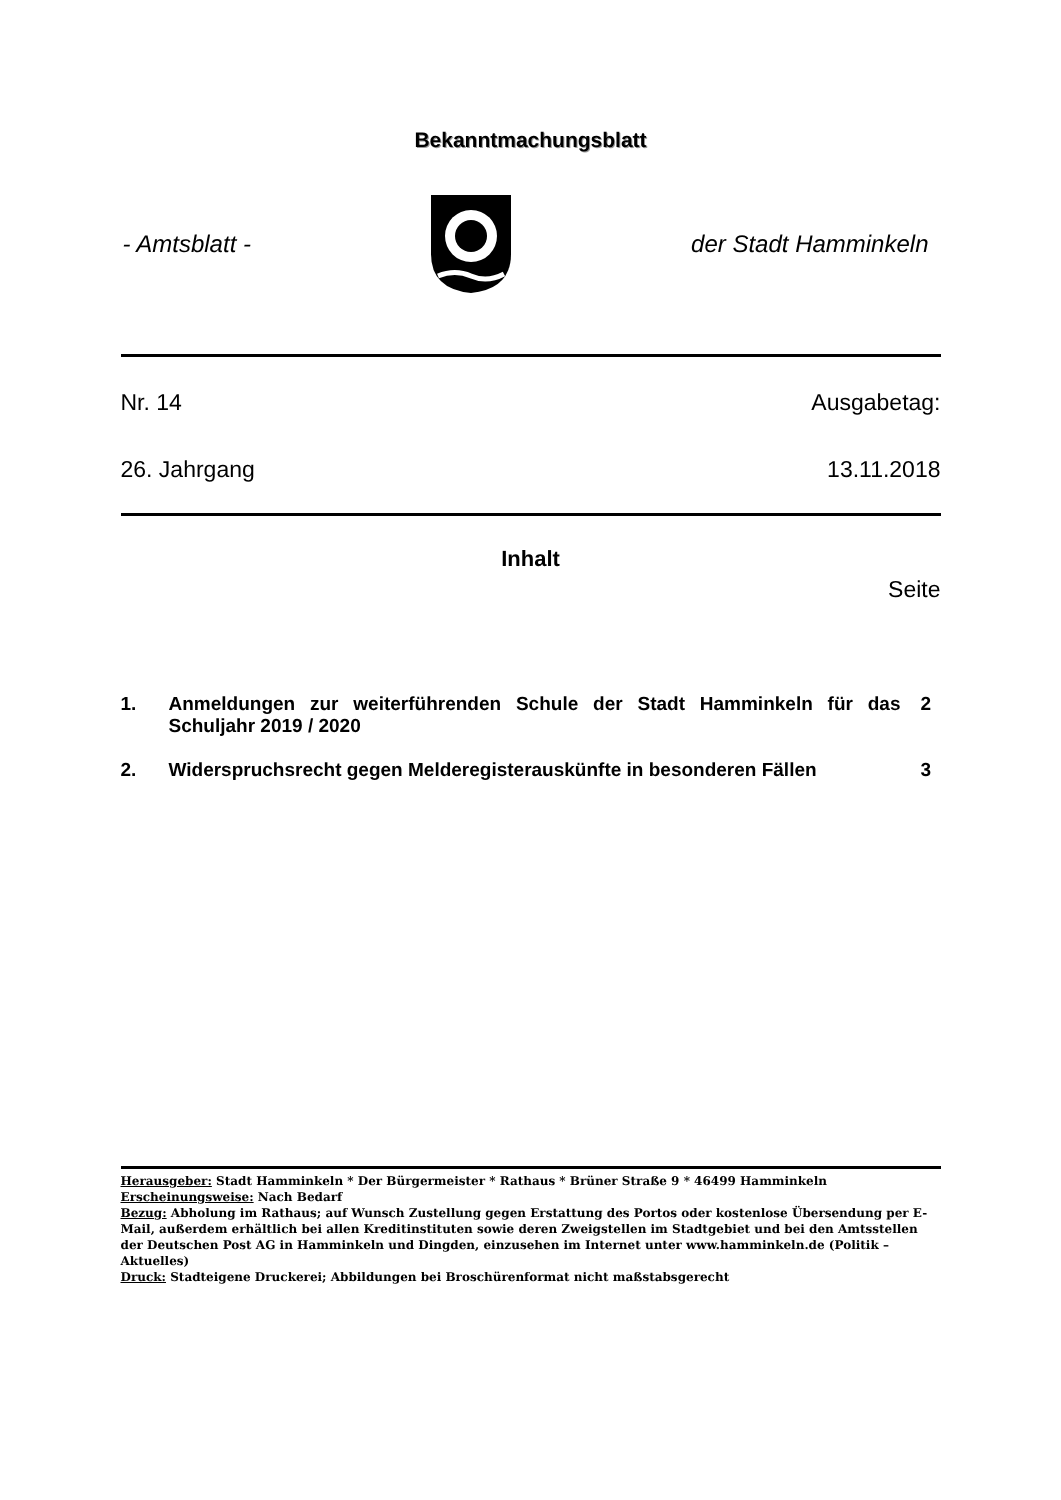Bekanntmachungsblatt
- Amtsblatt - der Stadt Hamminkeln
Nr. 14 Ausgabetag:
26. Jahrgang 13.11.2018
Inhalt
Seite
1. Anmeldungen zur weiterführenden Schule der Stadt Hamminkeln für das Schuljahr 2019 / 2020 2
2. Widerspruchsrecht gegen Melderegisterauskünfte in besonderen Fällen 3
Herausgeber: Stadt Hamminkeln * Der Bürgermeister * Rathaus * Brüner Straße 9 * 46499 Hamminkeln
Erscheinungsweise: Nach Bedarf
Bezug: Abholung im Rathaus; auf Wunsch Zustellung gegen Erstattung des Portos oder kostenlose Übersendung per E-Mail, außerdem erhältlich bei allen Kreditinstituten sowie deren Zweigstellen im Stadtgebiet und bei den Amtsstellen der Deutschen Post AG in Hamminkeln und Dingden, einzusehen im Internet unter www.hamminkeln.de (Politik – Aktuelles)
Druck: Stadteigene Druckerei; Abbildungen bei Broschürenformat nicht maßstabsgerecht